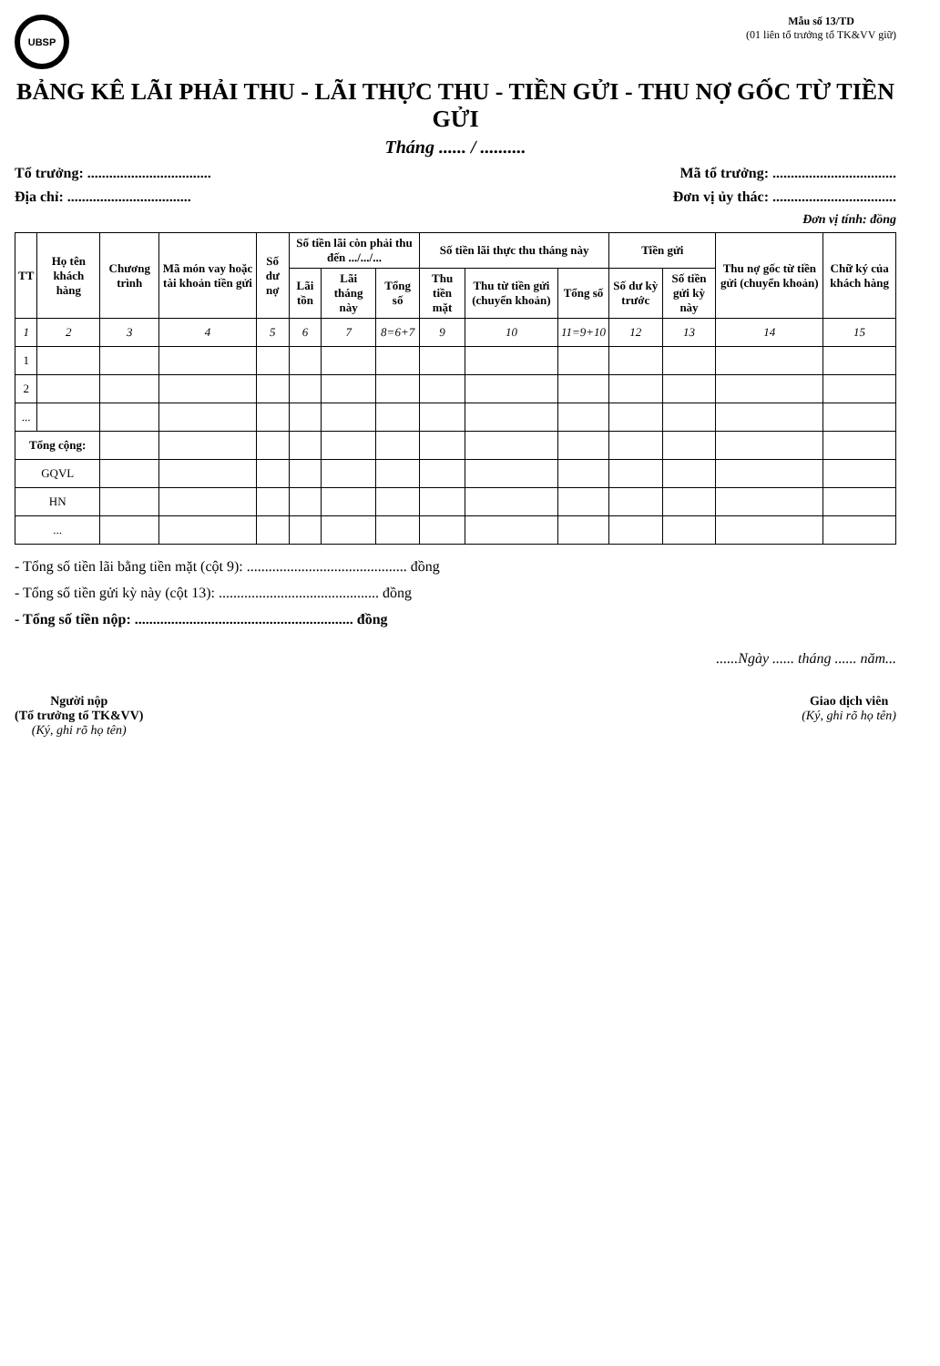UBSP
Mẫu số 13/TD
(01 liên tổ trưởng tổ TK&VV giữ)
BẢNG KÊ LÃI PHẢI THU - LÃI THỰC THU - TIỀN GỬI - THU NỢ GỐC TỪ TIỀN GỬI
Tháng ...... / ..........
Tổ trưởng: .................................. Mã tổ trưởng: ..................................
Địa chỉ: .................................. Đơn vị ủy thác: ..................................
Đơn vị tính: đồng
| TT | Họ tên khách hàng | Chương trình | Mã món vay hoặc tài khoản tiền gửi | Số dư nợ | Số tiền lãi còn phải thu đến .../.../... | | | Số tiền lãi thực thu tháng này | | | Tiền gửi | | Thu nợ gốc từ tiền gửi (chuyển khoản) | Chữ ký của khách hàng |
| --- | --- | --- | --- | --- | --- | --- | --- | --- | --- | --- | --- | --- | --- | --- |
| | | | | | Lãi tồn | Lãi tháng này | Tổng số | Thu tiền mặt | Thu từ tiền gửi (chuyển khoản) | Tổng số | Số dư kỳ trước | Số tiền gửi kỳ này | | |
| 1 | 2 | 3 | 4 | 5 | 6 | 7 | 8=6+7 | 9 | 10 | 11=9+10 | 12 | 13 | 14 | 15 |
| 1 | | | | | | | | | | | | | | |
| 2 | | | | | | | | | | | | | | |
| ... | | | | | | | | | | | | | | |
| Tổng cộng: | | | | | | | | | | | | | | |
| GQVL | | | | | | | | | | | | | | |
| HN | | | | | | | | | | | | | | |
| ... | | | | | | | | | | | | | | |
- Tổng số tiền lãi bằng tiền mặt (cột 9): ............................................ đồng
- Tổng số tiền gửi kỳ này (cột 13): ............................................ đồng
- Tổng số tiền nộp: ............................................................ đồng
......Ngày ...... tháng ...... năm...
Người nộp
(Tổ trưởng tổ TK&VV)
(Ký, ghi rõ họ tên)
Giao dịch viên
(Ký, ghi rõ họ tên)